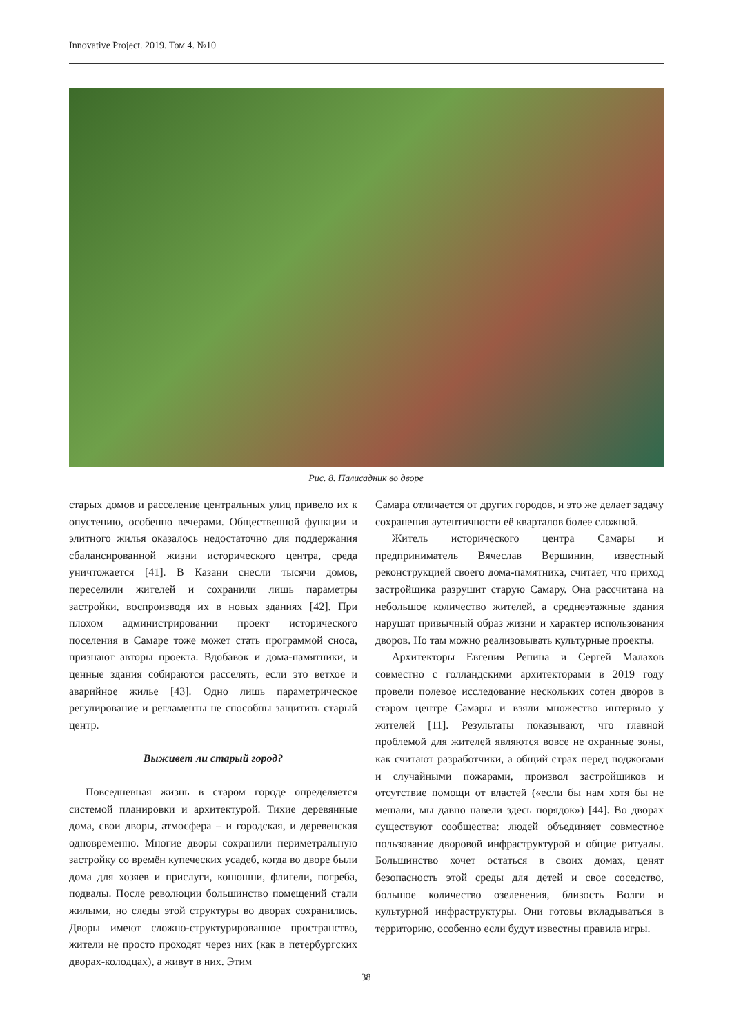Innovative Project. 2019. Том 4. №10
Рис. 8. Палисадник во дворе
старых домов и расселение центральных улиц привело их к опустению, особенно вечерами. Общественной функции и элитного жилья оказалось недостаточно для поддержания сбалансированной жизни исторического центра, среда уничтожается [41]. В Казани снесли тысячи домов, переселили жителей и сохранили лишь параметры застройки, воспроизводя их в новых зданиях [42]. При плохом администрировании проект исторического поселения в Самаре тоже может стать программой сноса, признают авторы проекта. Вдобавок и дома-памятники, и ценные здания собираются расселять, если это ветхое и аварийное жилье [43]. Одно лишь параметрическое регулирование и регламенты не способны защитить старый центр.
Выживет ли старый город?
Повседневная жизнь в старом городе определяется системой планировки и архитектурой. Тихие деревянные дома, свои дворы, атмосфера – и городская, и деревенская одновременно. Многие дворы сохранили периметральную застройку со времён купеческих усадеб, когда во дворе были дома для хозяев и прислуги, конюшни, флигели, погреба, подвалы. После революции большинство помещений стали жилыми, но следы этой структуры во дворах сохранились. Дворы имеют сложно-структурированное пространство, жители не просто проходят через них (как в петербургских дворах-колодцах), а живут в них. Этим
Самара отличается от других городов, и это же делает задачу сохранения аутентичности её кварталов более сложной.
Житель исторического центра Самары и предприниматель Вячеслав Вершинин, известный реконструкцией своего дома-памятника, считает, что приход застройщика разрушит старую Самару. Она рассчитана на небольшое количество жителей, а среднеэтажные здания нарушат привычный образ жизни и характер использования дворов. Но там можно реализовывать культурные проекты.
Архитекторы Евгения Репина и Сергей Малахов совместно с голландскими архитекторами в 2019 году провели полевое исследование нескольких сотен дворов в старом центре Самары и взяли множество интервью у жителей [11]. Результаты показывают, что главной проблемой для жителей являются вовсе не охранные зоны, как считают разработчики, а общий страх перед поджогами и случайными пожарами, произвол застройщиков и отсутствие помощи от властей («если бы нам хотя бы не мешали, мы давно навели здесь порядок») [44]. Во дворах существуют сообщества: людей объединяет совместное пользование дворовой инфраструктурой и общие ритуалы. Большинство хочет остаться в своих домах, ценят безопасность этой среды для детей и свое соседство, большое количество озеленения, близость Волги и культурной инфраструктуры. Они готовы вкладываться в территорию, особенно если будут известны правила игры.
38